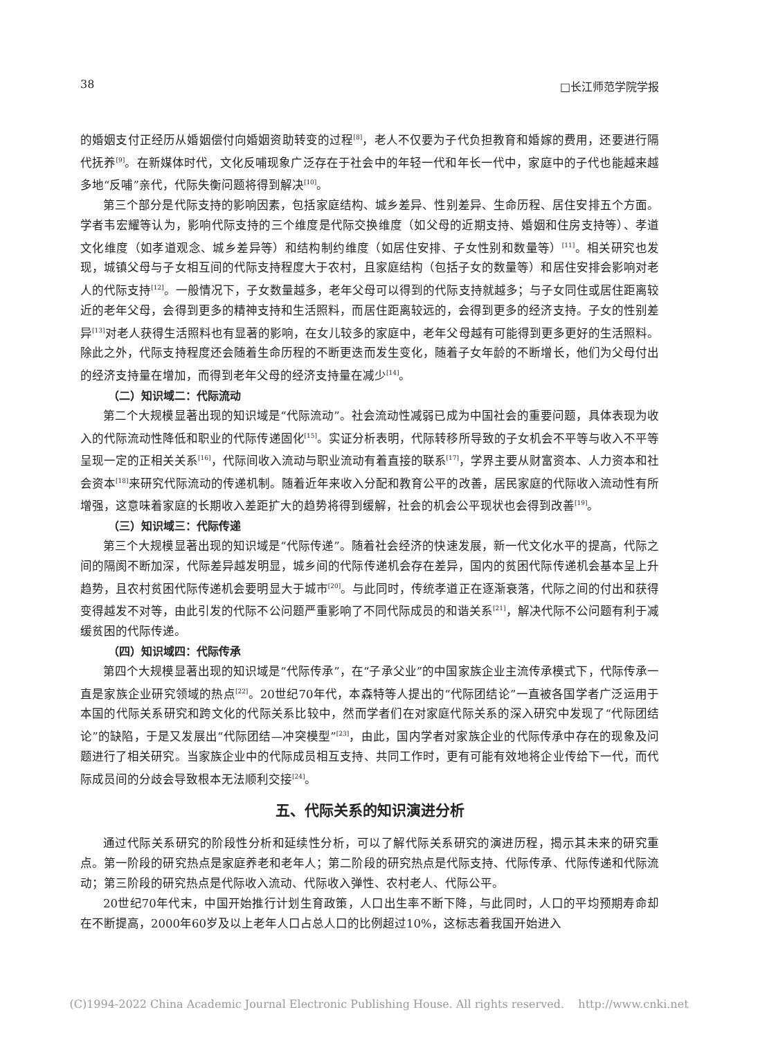38 □长江师范学院学报
的婚姻支付正经历从婚姻偿付向婚姻资助转变的过程<sup>[8]</sup>，老人不仅要为子代负担教育和婚嫁的费用，还要进行隔代抚养<sup>[9]</sup>。在新媒体时代，文化反哺现象广泛存在于社会中的年轻一代和年长一代中，家庭中的子代也能越来越多地“反哺”亲代，代际失衡问题将得到解决<sup>[10]</sup>。
第三个部分是代际支持的影响因素，包括家庭结构、城乡差异、性别差异、生命历程、居住安排五个方面。学者韦宏耀等认为，影响代际支持的三个维度是代际交换维度（如父母的近期支持、婚姻和住房支持等）、孝道文化维度（如孝道观念、城乡差异等）和结构制约维度（如居住安排、子女性别和数量等）<sup>[11]</sup>。相关研究也发现，城镇父母与子女相互间的代际支持程度大于农村，且家庭结构（包括子女的数量等）和居住安排会影响对老人的代际支持<sup>[12]</sup>。一般情况下，子女数量越多，老年父母可以得到的代际支持就越多；与子女同住或居住距离较近的老年父母，会得到更多的精神支持和生活照料，而居住距离较远的，会得到更多的经济支持。子女的性别差异<sup>[13]</sup>对老人获得生活照料也有显著的影响，在女儿较多的家庭中，老年父母越有可能得到更多更好的生活照料。除此之外，代际支持程度还会随着生命历程的不断更迭而发生变化，随着子女年龄的不断增长，他们为父母付出的经济支持量在增加，而得到老年父母的经济支持量在减少<sup>[14]</sup>。
（二）知识域二：代际流动
第二个大规模显著出现的知识域是“代际流动”。社会流动性减弱已成为中国社会的重要问题，具体表现为收入的代际流动性降低和职业的代际传递固化<sup>[15]</sup>。实证分析表明，代际转移所导致的子女机会不平等与收入不平等呈现一定的正相关关系<sup>[16]</sup>，代际间收入流动与职业流动有着直接的联系<sup>[17]</sup>，学界主要从财富资本、人力资本和社会资本<sup>[18]</sup>来研究代际流动的传递机制。随着近年来收入分配和教育公平的改善，居民家庭的代际收入流动性有所增强，这意味着家庭的长期收入差距扩大的趋势将得到缓解，社会的机会公平现状也会得到改善<sup>[19]</sup>。
（三）知识域三：代际传递
第三个大规模显著出现的知识域是“代际传递”。随着社会经济的快速发展，新一代文化水平的提高，代际之间的隔阂不断加深，代际差异越发明显，城乡间的代际传递机会存在差异，国内的贫困代际传递机会基本呈上升趋势，且农村贫困代际传递机会要明显大于城市<sup>[20]</sup>。与此同时，传统孝道正在逐渐衰落，代际之间的付出和获得变得越发不对等，由此引发的代际不公问题严重影响了不同代际成员的和谐关系<sup>[21]</sup>，解决代际不公问题有利于减缓贫困的代际传递。
（四）知识域四：代际传承
第四个大规模显著出现的知识域是“代际传承”，在“子承父业”的中国家族企业主流传承模式下，代际传承一直是家族企业研究领域的热点<sup>[22]</sup>。20世纪70年代，本森特等人提出的“代际团结论”一直被各国学者广泛运用于本国的代际关系研究和跨文化的代际关系比较中，然而学者们在对家庭代际关系的深入研究中发现了“代际团结论”的缺陷，于是又发展出“代际团结—冲突模型”<sup>[23]</sup>，由此，国内学者对家族企业的代际传承中存在的现象及问题进行了相关研究。当家族企业中的代际成员相互支持、共同工作时，更有可能有效地将企业传给下一代，而代际成员间的分歧会导致根本无法顺利交接<sup>[24]</sup>。
五、代际关系的知识演进分析
通过代际关系研究的阶段性分析和延续性分析，可以了解代际关系研究的演进历程，揭示其未来的研究重点。第一阶段的研究热点是家庭养老和老年人；第二阶段的研究热点是代际支持、代际传承、代际传递和代际流动；第三阶段的研究热点是代际收入流动、代际收入弹性、农村老人、代际公平。
20世纪70年代末，中国开始推行计划生育政策，人口出生率不断下降，与此同时，人口的平均预期寿命却在不断提高，2000年60岁及以上老年人口占总人口的比例超过10%，这标志着我国开始进入
(C)1994-2022 China Academic Journal Electronic Publishing House. All rights reserved. http://www.cnki.net